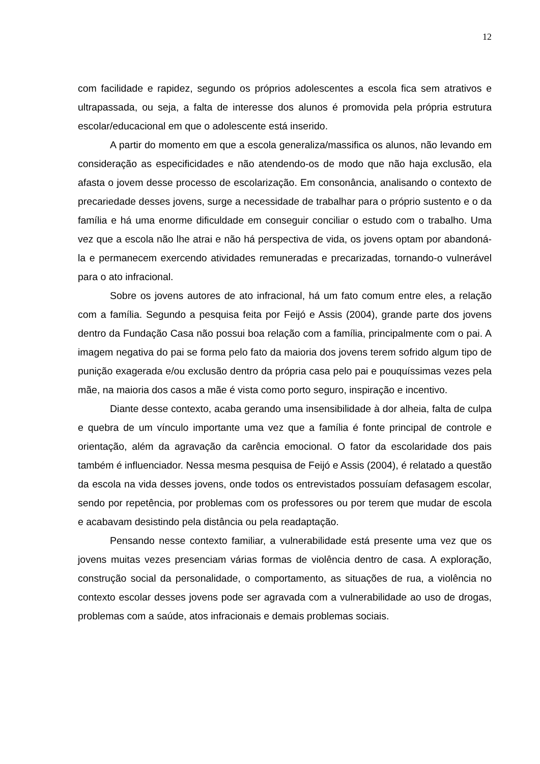12
com facilidade e rapidez, segundo os próprios adolescentes a escola fica sem atrativos e ultrapassada, ou seja, a falta de interesse dos alunos é promovida pela própria estrutura escolar/educacional em que o adolescente está inserido.
A partir do momento em que a escola generaliza/massifica os alunos, não levando em consideração as especificidades e não atendendo-os de modo que não haja exclusão, ela afasta o jovem desse processo de escolarização. Em consonância, analisando o contexto de precariedade desses jovens, surge a necessidade de trabalhar para o próprio sustento e o da família e há uma enorme dificuldade em conseguir conciliar o estudo com o trabalho. Uma vez que a escola não lhe atrai e não há perspectiva de vida, os jovens optam por abandoná-la e permanecem exercendo atividades remuneradas e precarizadas, tornando-o vulnerável para o ato infracional.
Sobre os jovens autores de ato infracional, há um fato comum entre eles, a relação com a família. Segundo a pesquisa feita por Feijó e Assis (2004), grande parte dos jovens dentro da Fundação Casa não possui boa relação com a família, principalmente com o pai. A imagem negativa do pai se forma pelo fato da maioria dos jovens terem sofrido algum tipo de punição exagerada e/ou exclusão dentro da própria casa pelo pai e pouquíssimas vezes pela mãe, na maioria dos casos a mãe é vista como porto seguro, inspiração e incentivo.
Diante desse contexto, acaba gerando uma insensibilidade à dor alheia, falta de culpa e quebra de um vínculo importante uma vez que a família é fonte principal de controle e orientação, além da agravação da carência emocional. O fator da escolaridade dos pais também é influenciador. Nessa mesma pesquisa de Feijó e Assis (2004), é relatado a questão da escola na vida desses jovens, onde todos os entrevistados possuíam defasagem escolar, sendo por repetência, por problemas com os professores ou por terem que mudar de escola e acabavam desistindo pela distância ou pela readaptação.
Pensando nesse contexto familiar, a vulnerabilidade está presente uma vez que os jovens muitas vezes presenciam várias formas de violência dentro de casa. A exploração, construção social da personalidade, o comportamento, as situações de rua, a violência no contexto escolar desses jovens pode ser agravada com a vulnerabilidade ao uso de drogas, problemas com a saúde, atos infracionais e demais problemas sociais.